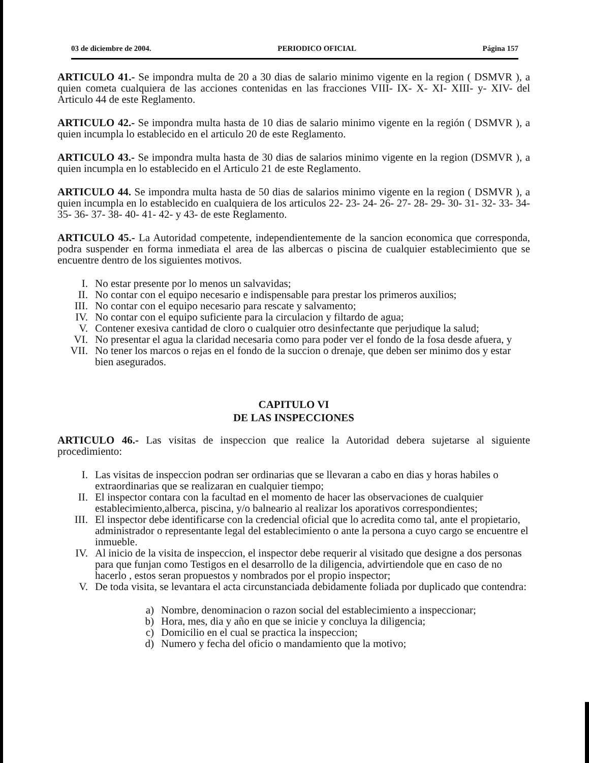03 de diciembre de 2004. PERIODICO OFICIAL Página 157
ARTICULO 41.- Se impondra multa de 20 a 30 dias de salario minimo vigente en la region ( DSMVR ), a quien cometa cualquiera de las acciones contenidas en las fracciones VIII- IX- X- XI- XIII- y- XIV- del Articulo 44 de este Reglamento.
ARTICULO 42.- Se impondra multa hasta de 10 dias de salario minimo vigente en la región ( DSMVR ), a quien incumpla lo establecido en el articulo 20 de este Reglamento.
ARTICULO 43.- Se impondra multa hasta de 30 dias de salarios minimo vigente en la region (DSMVR ), a quien incumpla en lo establecido en el Articulo 21 de este Reglamento.
ARTICULO 44. Se impondra multa hasta de 50 dias de salarios minimo vigente en la region ( DSMVR ), a quien incumpla en lo establecido en cualquiera de los articulos 22- 23- 24- 26- 27- 28- 29- 30- 31- 32- 33- 34- 35- 36- 37- 38- 40- 41- 42- y 43- de este Reglamento.
ARTICULO 45.- La Autoridad competente, independientemente de la sancion economica que corresponda, podra suspender en forma inmediata el area de las albercas o piscina de cualquier establecimiento que se encuentre dentro de los siguientes motivos.
I. No estar presente por lo menos un salvavidas;
II. No contar con el equipo necesario e indispensable para prestar los primeros auxilios;
III. No contar con el equipo necesario para rescate y salvamento;
IV. No contar con el equipo suficiente para la circulacion y filtardo de agua;
V. Contener exesiva cantidad de cloro o cualquier otro desinfectante que perjudique la salud;
VI. No presentar el agua la claridad necesaria como para poder ver el fondo de la fosa desde afuera, y
VII. No tener los marcos o rejas en el fondo de la succion o drenaje, que deben ser minimo dos y estar bien asegurados.
CAPITULO VI
DE LAS INSPECCIONES
ARTICULO 46.- Las visitas de inspeccion que realice la Autoridad debera sujetarse al siguiente procedimiento:
I. Las visitas de inspeccion podran ser ordinarias que se llevaran a cabo en dias y horas habiles o extraordinarias que se realizaran en cualquier tiempo;
II. El inspector contara con la facultad en el momento de hacer las observaciones de cualquier establecimiento,alberca, piscina, y/o balneario al realizar los aporativos correspondientes;
III. El inspector debe identificarse con la credencial oficial que lo acredita como tal, ante el propietario, administrador o representante legal del establecimiento o ante la persona a cuyo cargo se encuentre el inmueble.
IV. Al inicio de la visita de inspeccion, el inspector debe requerir al visitado que designe a dos personas para que funjan como Testigos en el desarrollo de la diligencia, advirtiendole que en caso de no hacerlo , estos seran propuestos y nombrados por el propio inspector;
V. De toda visita, se levantara el acta circunstanciada debidamente foliada por duplicado que contendra:
a) Nombre, denominacion o razon social del establecimiento a inspeccionar;
b) Hora, mes, dia y año en que se inicie y concluya la diligencia;
c) Domicilio en el cual se practica la inspeccion;
d) Numero y fecha del oficio o mandamiento que la motivo;